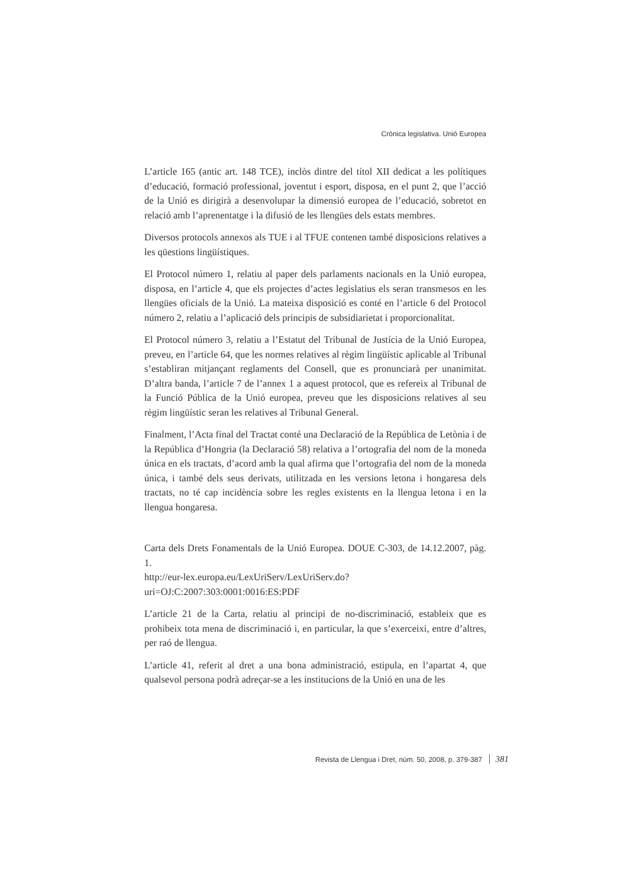Crònica legislativa. Unió Europea
L’article 165 (antic art. 148 TCE), inclòs dintre del títol XII dedicat a les polítiques d’educació, formació professional, joventut i esport, disposa, en el punt 2, que l’acció de la Unió es dirigirà a desenvolupar la dimensió europea de l’educació, sobretot en relació amb l’aprenentatge i la difusió de les llengües dels estats membres.
Diversos protocols annexos als TUE i al TFUE contenen també disposicions relatives a les qüestions lingüístiques.
El Protocol número 1, relatiu al paper dels parlaments nacionals en la Unió europea, disposa, en l’article 4, que els projectes d’actes legislatius els seran transmesos en les llengües oficials de la Unió. La mateixa disposició es conté en l’article 6 del Protocol número 2, relatiu a l’aplicació dels principis de subsidiarietat i proporcionalitat.
El Protocol número 3, relatiu a l’Estatut del Tribunal de Justícia de la Unió Europea, preveu, en l’article 64, que les normes relatives al règim lingüístic aplicable al Tribunal s’establiran mitjançant reglaments del Consell, que es pronunciarà per unanimitat. D’altra banda, l’article 7 de l’annex 1 a aquest protocol, que es refereix al Tribunal de la Funció Pública de la Unió europea, preveu que les disposicions relatives al seu règim lingüístic seran les relatives al Tribunal General.
Finalment, l’Acta final del Tractat conté una Declaració de la República de Letònia i de la República d’Hongria (la Declaració 58) relativa a l’ortografia del nom de la moneda única en els tractats, d’acord amb la qual afirma que l’ortografia del nom de la moneda única, i també dels seus derivats, utilitzada en les versions letona i hongaresa dels tractats, no té cap incidència sobre les regles existents en la llengua letona i en la llengua hongaresa.
Carta dels Drets Fonamentals de la Unió Europea. DOUE C-303, de 14.12.2007, pàg. 1.
http://eur-lex.europa.eu/LexUriServ/LexUriServ.do?uri=OJ:C:2007:303:0001:0016:ES:PDF
L’article 21 de la Carta, relatiu al principi de no-discriminació, estableix que es prohibeix tota mena de discriminació i, en particular, la que s’exerceixi, entre d’altres, per raó de llengua.
L’article 41, referit al dret a una bona administració, estipula, en l’apartat 4, que qualsevol persona podrà adreçar-se a les institucions de la Unió en una de les
Revista de Llengua i Dret, núm. 50, 2008, p. 379-387 381